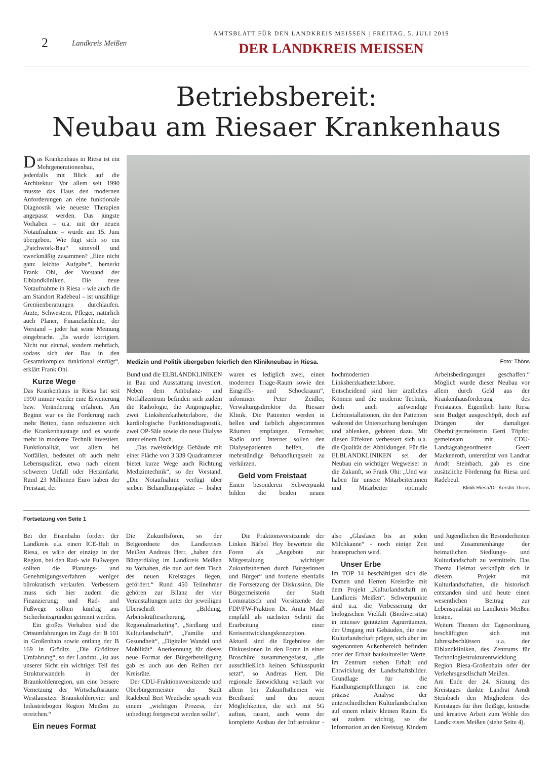2
Landkreis Meißen
AMTSBLATT FÜR DEN LANDKREIS MEISSEN | FREITAG, 5. JULI 2019
DER LANDKREIS MEISSEN
Betriebsbereit:
Neubau am Riesaer Krankenhaus
Das Krankenhaus in Riesa ist ein Mehrgenerationenbau, jedenfalls mit Blick auf die Architektur. Vor allem seit 1990 musste das Haus den modernen Anforderungen an eine funktionale Diagnostik wie neueste Therapien angepasst werden. Das jüngste Vorhaben – u.a. mit der neuen Notaufnahme – wurde am 15. Juni übergeben. Wie fügt sich so ein „Patchwork-Bau“ sinnvoll und zweckmäßig zusammen? „Eine nicht ganz leichte Aufgabe“, bemerkt Frank Ohi, der Vorstand der Elblandkliniken. Die neue Notaufnahme in Riesa – wie auch die am Standort Radebeul – ist unzählige Gremienberatungen durchlaufen. Ärzte, Schwestern, Pfleger, natürlich auch Planer, Finanzfachleute, der Vorstand – jeder hat seine Meinung eingebracht. „Es wurde korrigiert. Nicht nur einmal, sondern mehrfach, sodass sich der Bau in den Gesamtkomplex funktional einfügt“, erklärt Frank Ohi.
Kurze Wege
Das Krankenhaus in Riesa hat seit 1990 immer wieder eine Erweiterung bzw. Veränderung erfahren. Am Beginn war es die Forderung nach mehr Betten, dann reduzierten sich die Krankenhaustage und es wurde mehr in moderne Technik investiert. Funktionalität, vor allem bei Notfällen, bedeutet oft auch mehr Lebensqualität, etwa nach einem schweren Unfall oder Herzinfarkt. Rund 23 Millionen Euro haben der Freistaat, der
Medizin und Politik übergeben feierlich den Klinikneubau in Riesa. Foto: Thöns
Bund und die ELBLANDKLINIKEN in Bau und Ausstattung investiert. Neben dem Ambulanz- und Notfallzentrum befinden sich zudem die Radiologie, die Angiographie, zwei Linksherzkatheterlabore, die kardiologische Funktionsdiagnostik, zwei OP-Säle sowie die neue Dialyse unter einem Dach.
„Das zweistöckige Gebäude mit einer Fläche von 3 339 Quadratmeter bietet kurze Wege auch Richtung Medizintechnik“, so der Vorstand. „Die Notaufnahme verfügt über sieben Behandlungsplätze – bisher waren es lediglich zwei, einen modernen Triage-Raum sowie den Eingriffs- und Schockraum“, informiert Peter Zeidler, Verwaltungsdirektor der Riesaer Klinik. Die Patienten werden in hellen und farblich abgestimmten Räumen empfangen. Fernseher, Radio und Internet sollen den Dialysepatienten helfen, die mehrstündige Behandlungszeit zu verkürzen.
Geld vom Freistaat
Einen besonderen Schwerpunkt bilden die beiden neuen hochmodernen Linksherzkatheterlabore. Entscheidend sind hier ärztliches Können und die moderne Technik, doch auch aufwendige Lichtinstallationen, die den Patienten während der Untersuchung beruhigen und ablenken, gehören dazu. Mit diesen Effekten verbessert sich u.a. die Qualität der Abbildungen. Für die ELBLANDKLINIKEN sei der Neubau ein wichtiger Wegweiser in die Zukunft, so Frank Ohi: „Und wir haben für unsere Mitarbeiterinnen und Mitarbeiter optimale Arbeitsbedingungen geschaffen.“ Möglich wurde dieser Neubau vor allem durch Geld aus der Krankenhausförderung des Freistaates. Eigentlich hatte Riesa sein Budget ausgeschöpft, doch auf Drängen der damaligen Oberbürgermeisterin Gerti Töpfer, gemeinsam mit CDU-Landtagsabgeordneten Geert Mackenroth, unterstützt von Landrat Arndt Steinbach, gab es eine zusätzliche Förderung für Riesa und Radebeul.
Klinik Riesa/Dr. Kerstin Thöns
Fortsetzung von Seite 1
Bei der Eisenbahn fordert der Landkreis u.a. einen ICE-Halt in Riesa, es wäre der einzige in der Region, bei den Rad- wie Fußwegen sollten die Planungs- und Genehmigungsverfahren weniger bürokratisch verlaufen. Verbessern muss sich hier zudem die Finanzierung; und Rad- und Fußwege sollten künftig aus Sicherheitsgründen getrennt werden.
Ein großes Vorhaben sind die Ortsumfahrungen im Zuge der B 101 in Großenhain sowie entlang der B 169 in Gröditz. „Die Gröditzer Umfahrung“, so der Landrat, „ist aus unserer Sicht ein wichtiger Teil des Strukturwandels in der Braunkohlenregion, um eine bessere Vernetzung der Wirtschaftsräume Westlausitzer Braunkohlerevier und Industriebogen Region Meißen zu erreichen.“
Ein neues Format
Die Zukunftsforen, so der Beigeordnete des Landkreises Meißen Andreas Herr, „haben den Bürgerdialog im Landkreis Meißen zu Vorhaben, die nun auf dem Tisch des neuen Kreistages liegen, gefördert.“ Rund 450 Teilnehmer gehören zur Bilanz der vier Veranstaltungen unter der jeweiligen Überschrift „Bildung, Arbeitskräftesicherung, Regionalmarketing“, „Siedlung und Kulturlandschaft“, „Familie und Gesundheit“, „Digitaler Wandel und Mobilität“. Anerkennung für dieses neue Format der Bürgerbeteiligung gab es auch aus den Reihen der Kreisräte.
Der CDU-Fraktionsvorsitzende und Oberbürgermeister der Stadt Radebeul Bert Wendsche sprach von einem „wichtigen Prozess, der unbedingt fortgesetzt werden sollte“.
Die Fraktionsvorsitzende der Linken Bärbel Hey bewertete die Foren als „Angebote zur Mitgestaltung wichtiger Zukunftsthemen durch Bürgerinnen und Bürger“ und forderte ebenfalls die Fortsetzung der Diskussion. Die Bürgermeisterin der Stadt Lommatzsch und Vorsitzende der FDP/FW-Fraktion Dr. Anita Maaß empfahl als nächsten Schritt die Erarbeitung einer Kreisentwicklungskonzeption. Aktuell sind die Ergebnisse der Diskussionen in den Foren in einer Broschüre zusammengefasst, „die ausschließlich keinen Schlusspunkt setzt“, so Andreas Herr. Die regionale Entwicklung verläuft vor allem bei Zukunftsthemen wie Breitband und den neuen Möglichkeiten, die sich mit 5G auftun, rasant, auch wenn der komplette Ausbau der Infrastruktur - also „Glasfaser bis an jeden Milchkanne“ - noch einige Zeit beanspruchen wird.
Unser Erbe
Im TOP 14 beschäftigten sich die Damen und Herren Kreisräte mit dem Projekt „Kulturlandschaft im Landkreis Meißen“. Schwerpunkte sind u.a. die Verbesserung der biologischen Vielfalt (Biodiversität) in intensiv genutzten Agrarräumen, der Umgang mit Gebäuden, die eine Kulturlandschaft prägen, sich aber im sogenannten Außenbereich befinden oder der Erhalt baukultureller Werte. Im Zentrum stehen Erhalt und Entwicklung der Landschaftsbilder. Grundlage für die Handlungsempfehlungen ist eine präzise Analyse der unterschiedlichen Kulturlandschaften auf einem relativ kleinen Raum. Es sei zudem wichtig, so die Information an den Kreistag, Kindern und Jugendlichen die Besonderheiten und Zusammenhänge der heimatlichen Siedlungs- und Kulturlandschaft zu vermitteln. Das Thema Heimat verknüpft sich in diesem Projekt mit Kulturlandschaften, die historisch entstanden sind und heute einen wesentlichen Beitrag zur Lebensqualität im Landkreis Meißen leisten.
Weitere Themen der Tagesordnung beschäftigten sich mit Jahresabschlüssen u.a. der Elblandkliniken, des Zentrums für Technologiestrukturentwicklung Region Riesa-Großenhain oder der Verkehrsgesellschaft Meißen.
Am Ende der 24. Sitzung des Kreistages dankte Landrat Arndt Steinbach den Mitgliedern des Kreistages für ihre fleißige, kritische und kreative Arbeit zum Wohle des Landkreises Meißen (siehe Seite 4).